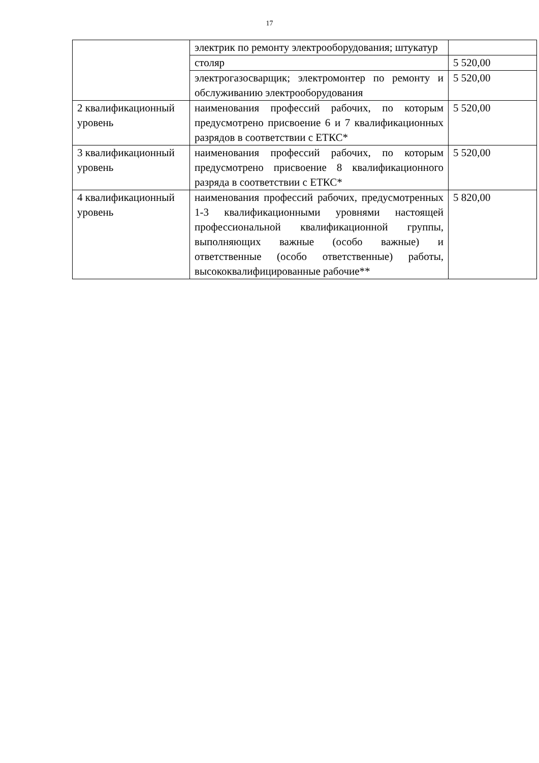17
| | электрик по ремонту электрооборудования; штукатур | |
| | столяр | 5 520,00 |
| | электрогазосварщик; электромонтер по ремонту и обслуживанию электрооборудования | 5 520,00 |
| 2 квалификационный уровень | наименования профессий рабочих, по которым предусмотрено присвоение 6 и 7 квалификационных разрядов в соответствии с ЕТКС* | 5 520,00 |
| 3 квалификационный уровень | наименования профессий рабочих, по которым предусмотрено присвоение 8 квалификационного разряда в соответствии с ЕТКС* | 5 520,00 |
| 4 квалификационный уровень | наименования профессий рабочих, предусмотренных 1-3 квалификационными уровнями настоящей профессиональной квалификационной группы, выполняющих важные (особо важные) и ответственные (особо ответственные) работы, высококвалифицированные рабочие** | 5 820,00 |